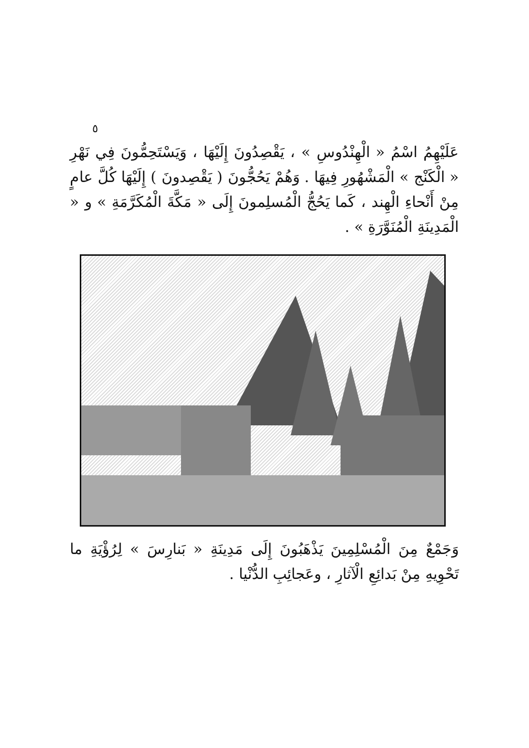٥
عَلَيْهِمُ اسْمُ « الْهِنْدُوسِ » ، يَقْصِدُونَ إِلَيْهَا ، وَيَسْتَحِمُّونَ فِي نَهْرِ « الْكَنْج » الْمَشْهُورِ فِيهَا . وَهُمْ يَحُجُّونَ ( يَقْصِدونَ ) إِلَيْهَا كُلَّ عامٍ مِنْ أَنْحاءِ الْهِند ، كَما يَحُجُّ الْمُسلِمونَ إِلَى « مَكَّةَ الْمُكَرَّمَةِ » و « الْمَدِينَةِ الْمُنَوَّرَةِ » .
وَجَمْعٌ مِنَ الْمُسْلِمِينَ يَذْهَبُونَ إِلَى مَدِينَةِ « بَنارِسَ » لِرُؤْيَةِ ما تَحْوِيهِ مِنْ بَدائِعِ الْآثارِ ، وعَجائِبِ الدُّنْيا .